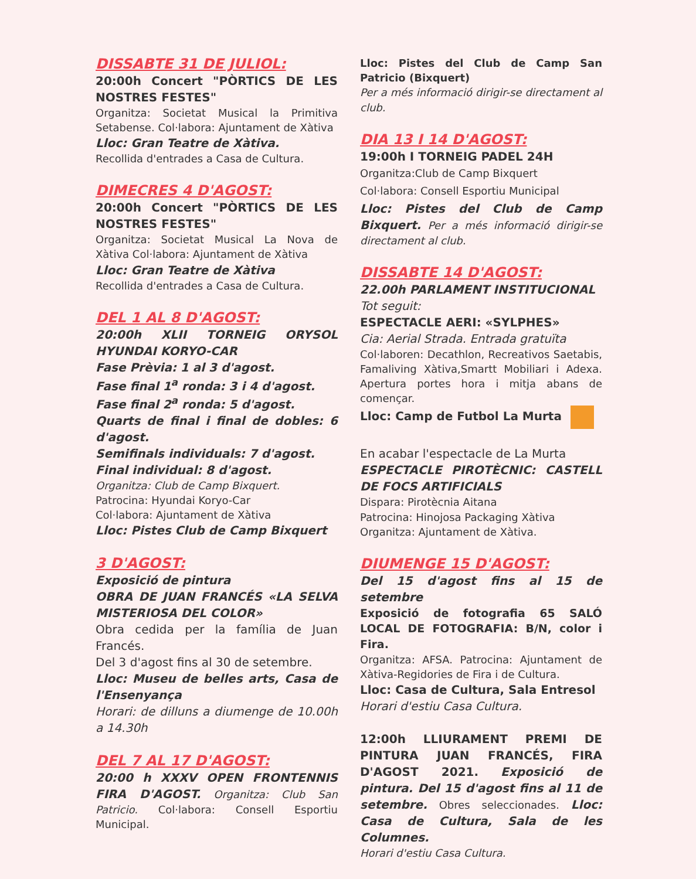DISSABTE 31 DE JULIOL:
20:00h Concert "PÒRTICS DE LES NOSTRES FESTES"
Organitza: Societat Musical la Primitiva Setabense. Col·labora: Ajuntament de Xàtiva
Lloc: Gran Teatre de Xàtiva.
Recollida d'entrades a Casa de Cultura.
DIMECRES 4 D'AGOST:
20:00h Concert "PÒRTICS DE LES NOSTRES FESTES"
Organitza: Societat Musical La Nova de Xàtiva Col·labora: Ajuntament de Xàtiva
Lloc: Gran Teatre de Xàtiva
Recollida d'entrades a Casa de Cultura.
DEL 1 AL 8 D'AGOST:
20:00h XLII TORNEIG ORYSOL HYUNDAI KORYO-CAR
Fase Prèvia: 1 al 3 d'agost.
Fase final 1<sup>a</sup> ronda: 3 i 4 d'agost.
Fase final 2<sup>a</sup> ronda: 5 d'agost.
Quarts de final i final de dobles: 6 d'agost.
Semifinals individuals: 7 d'agost.
Final individual: 8 d'agost.
Organitza: Club de Camp Bixquert.
Patrocina: Hyundai Koryo-Car
Col·labora: Ajuntament de Xàtiva
Lloc: Pistes Club de Camp Bixquert
3 D'AGOST:
Exposició de pintura
OBRA DE JUAN FRANCÉS «LA SELVA MISTERIOSA DEL COLOR»
Obra cedida per la família de Juan Francés.
Del 3 d'agost fins al 30 de setembre.
Lloc: Museu de belles arts, Casa de l'Ensenyança
Horari: de dilluns a diumenge de 10.00h a 14.30h
DEL 7 AL 17 D'AGOST:
20:00 h XXXV OPEN FRONTENNIS FIRA D'AGOST. Organitza: Club San Patricio. Col·labora: Consell Esportiu Municipal.
Lloc: Pistes del Club de Camp San Patricio (Bixquert)
Per a més informació dirigir-se directament al club.
DIA 13 I 14 D'AGOST:
19:00h I TORNEIG PADEL 24H
Organitza:Club de Camp Bixquert
Col·labora: Consell Esportiu Municipal
Lloc: Pistes del Club de Camp Bixquert. Per a més informació dirigir-se directament al club.
DISSABTE 14 D'AGOST:
22.00h PARLAMENT INSTITUCIONAL
Tot seguit:
ESPECTACLE AERI: «SYLPHES»
Cia: Aerial Strada. Entrada gratuïta
Col·laboren: Decathlon, Recreativos Saetabis, Famaliving Xàtiva,Smartt Mobiliari i Adexa. Apertura portes hora i mitja abans de començar.
Lloc: Camp de Futbol La Murta
En acabar l'espectacle de La Murta
ESPECTACLE PIROTÈCNIC: CASTELL DE FOCS ARTIFICIALS
Dispara: Pirotècnia Aitana
Patrocina: Hinojosa Packaging Xàtiva
Organitza: Ajuntament de Xàtiva.
DIUMENGE 15 D'AGOST:
Del 15 d'agost fins al 15 de setembre
Exposició de fotografia 65 SALÓ LOCAL DE FOTOGRAFIA: B/N, color i Fira.
Organitza: AFSA. Patrocina: Ajuntament de Xàtiva-Regidories de Fira i de Cultura.
Lloc: Casa de Cultura, Sala Entresol
Horari d'estiu Casa Cultura.
12:00h LLIURAMENT PREMI DE PINTURA JUAN FRANCÉS, FIRA D'AGOST 2021. Exposició de pintura. Del 15 d'agost fins al 11 de setembre. Obres seleccionades. Lloc: Casa de Cultura, Sala de les Columnes.
Horari d'estiu Casa Cultura.